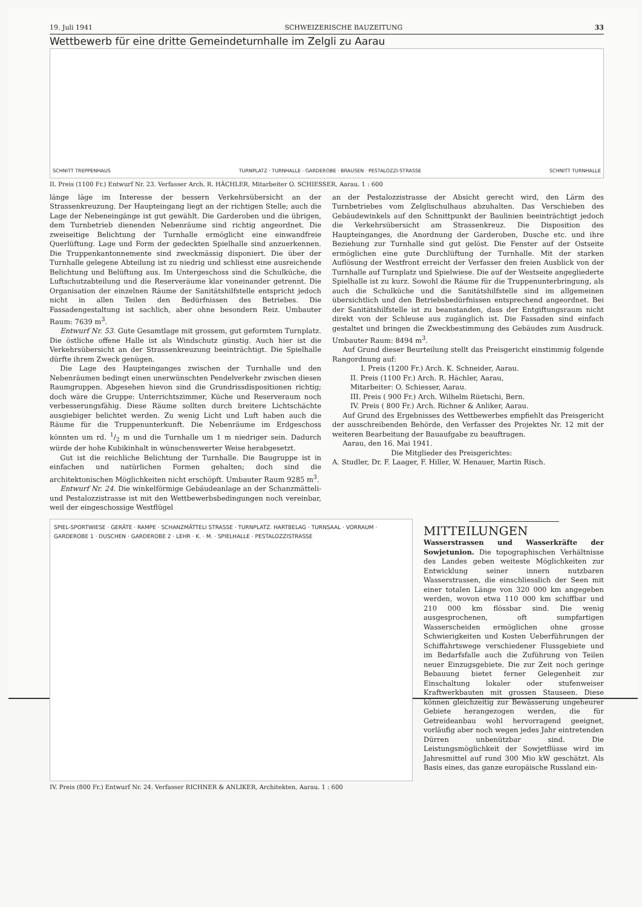19. Juli 1941 SCHWEIZERISCHE BAUZEITUNG 33
Wettbewerb für eine dritte Gemeindeturnhalle im Zelgli zu Aarau
SCHNITT TREPPENHAUS TURNPLATZ · TURNHALLE · GARDEROBE · BRAUSEN · PESTALOZZI-STRASSE SCHNITT TURNHALLE
II. Preis (1100 Fr.) Entwurf Nr. 23. Verfasser Arch. R. HÄCHLER, Mitarbeiter O. SCHIESSER, Aarau. 1 : 600
länge läge im Interesse der bessern Verkehrsübersicht an der Strassenkreuzung. Der Haupteingang liegt an der richtigen Stelle; auch die Lage der Nebeneingänge ist gut gewählt. Die Garderoben und die übrigen, dem Turnbetrieb dienenden Nebenräume sind richtig angeordnet. Die zweiseitige Belichtung der Turnhalle ermöglicht eine einwandfreie Querlüftung. Lage und Form der gedeckten Spielhalle sind anzuerkennen. Die Truppenkantonnemente sind zweckmässig disponiert. Die über der Turnhalle gelegene Abteilung ist zu niedrig und schliesst eine ausreichende Belichtung und Belüftung aus. Im Untergeschoss sind die Schulküche, die Luftschutzabteilung und die Reserveräume klar voneinander getrennt. Die Organisation der einzelnen Räume der Sanitätshilfstelle entspricht jedoch nicht in allen Teilen den Bedürfnissen des Betriebes. Die Fassadengestaltung ist sachlich, aber ohne besondern Reiz. Umbauter Raum: 7639 m<sup>3</sup>.
Entwurf Nr. 53. Gute Gesamtlage mit grossem, gut geformtem Turnplatz. Die östliche offene Halle ist als Windschutz günstig. Auch hier ist die Verkehrsübersicht an der Strassenkreuzung beeinträchtigt. Die Spielhalle dürfte ihrem Zweck genügen.
Die Lage des Haupteinganges zwischen der Turnhalle und den Nebenräumen bedingt einen unerwünschten Pendelverkehr zwischen diesen Raumgruppen. Abgesehen hievon sind die Grundrissdispositionen richtig; doch wäre die Gruppe: Unterrichtszimmer, Küche und Reserveraum noch verbesserungsfähig. Diese Räume sollten durch breitere Lichtschächte ausgiebiger belichtet werden. Zu wenig Licht und Luft haben auch die Räume für die Truppenunterkunft. Die Nebenräume im Erdgeschoss könnten um rd. 1/2 m und die Turnhalle um 1 m niedriger sein. Dadurch würde der hohe Kubikinhalt in wünschenswerter Weise herabgesetzt.
Gut ist die reichliche Belichtung der Turnhalle. Die Baugruppe ist in einfachen und natürlichen Formen gehalten; doch sind die architektonischen Möglichkeiten nicht erschöpft. Umbauter Raum 9285 m<sup>3</sup>.
Entwurf Nr. 24. Die winkelförmige Gebäudeanlage an der Schanzmätteli- und Pestalozzistrasse ist mit den Wettbewerbsbedingungen noch vereinbar, weil der eingeschossige Westflügel
an der Pestalozzistrasse der Absicht gerecht wird, den Lärm des Turnbetriebes vom Zelglischulhaus abzuhalten. Das Verschieben des Gebäudewinkels auf den Schnittpunkt der Baulinien beeinträchtigt jedoch die Verkehrsübersicht am Strassenkreuz. Die Disposition des Haupteinganges, die Anordnung der Garderoben, Dusche etc. und ihre Beziehung zur Turnhalle sind gut gelöst. Die Fenster auf der Ostseite ermöglichen eine gute Durchlüftung der Turnhalle. Mit der starken Auflösung der Westfront erreicht der Verfasser den freien Ausblick von der Turnhalle auf Turnplatz und Spielwiese. Die auf der Westseite angegliederte Spielhalle ist zu kurz. Sowohl die Räume für die Truppenunterbringung, als auch die Schulküche und die Sanitätshilfstelle sind im allgemeinen übersichtlich und den Betriebsbedürfnissen entsprechend angeordnet. Bei der Sanitätshilfstelle ist zu beanstanden, dass der Entgiftungsraum nicht direkt von der Schleuse aus zugänglich ist. Die Fassaden sind einfach gestaltet und bringen die Zweckbestimmung des Gebäudes zum Ausdruck. Umbauter Raum: 8494 m<sup>3</sup>.
Auf Grund dieser Beurteilung stellt das Preisgericht einstimmig folgende Rangordnung auf:
I. Preis (1200 Fr.) Arch. K. Schneider, Aarau.
II. Preis (1100 Fr.) Arch. R. Hächler, Aarau,
Mitarbeiter: O. Schiesser, Aarau.
III. Preis ( 900 Fr.) Arch. Wilhelm Rüetschi, Bern.
IV. Preis ( 800 Fr.) Arch. Richner & Anliker, Aarau.
Auf Grund des Ergebnisses des Wettbewerbes empfiehlt das Preisgericht der ausschreibenden Behörde, den Verfasser des Projektes Nr. 12 mit der weiteren Bearbeitung der Bauaufgabe zu beauftragen.
Aarau, den 16. Mai 1941.
Die Mitglieder des Preisgerichtes:
A. Studler, Dr. F. Laager, F. Hiller, W. Henauer, Martin Risch.
SPIEL-SPORTWIESE · GERÄTE · RAMPE · SCHANZMÄTTELI STRASSE · TURNPLATZ. HARTBELAG · TURNSAAL · VORRAUM · GARDEROBE 1 · DUSCHEN · GARDEROBE 2 · LEHR · K. · M. · SPIELHALLE · PESTALOZZISTRASSE
IV. Preis (800 Fr.) Entwurf Nr. 24. Verfasser RICHNER & ANLIKER, Architekten, Aarau. 1 : 600
MITTEILUNGEN
Wasserstrassen und Wasserkräfte der Sowjetunion. Die topographischen Verhältnisse des Landes geben weiteste Möglichkeiten zur Entwicklung seiner innern nutzbaren Wasserstrassen, die einschliesslich der Seen mit einer totalen Länge von 320 000 km angegeben werden, wovon etwa 110 000 km schiffbar und 210 000 km flössbar sind. Die wenig ausgesprochenen, oft sumpfartigen Wasserscheiden ermöglichen ohne grosse Schwierigkeiten und Kosten Ueberführungen der Schiffahrtswege verschiedener Flussgebiete und im Bedarfsfalle auch die Zuführung von Teilen neuer Einzugsgebiete. Die zur Zeit noch geringe Bebauung bietet ferner Gelegenheit zur Einschaltung lokaler oder stufenweiser Kraftwerkbauten mit grossen Stauseen. Diese können gleichzeitig zur Bewässerung ungeheurer Gebiete herangezogen werden, die für Getreideanbau wohl hervorragend geeignet, vorläufig aber noch wegen jedes Jahr eintretenden Dürren unbenützbar sind. Die Leistungsmöglichkeit der Sowjetflüsse wird im Jahresmittel auf rund 300 Mio kW geschätzt. Als Basis eines, das ganze europäische Russland ein-